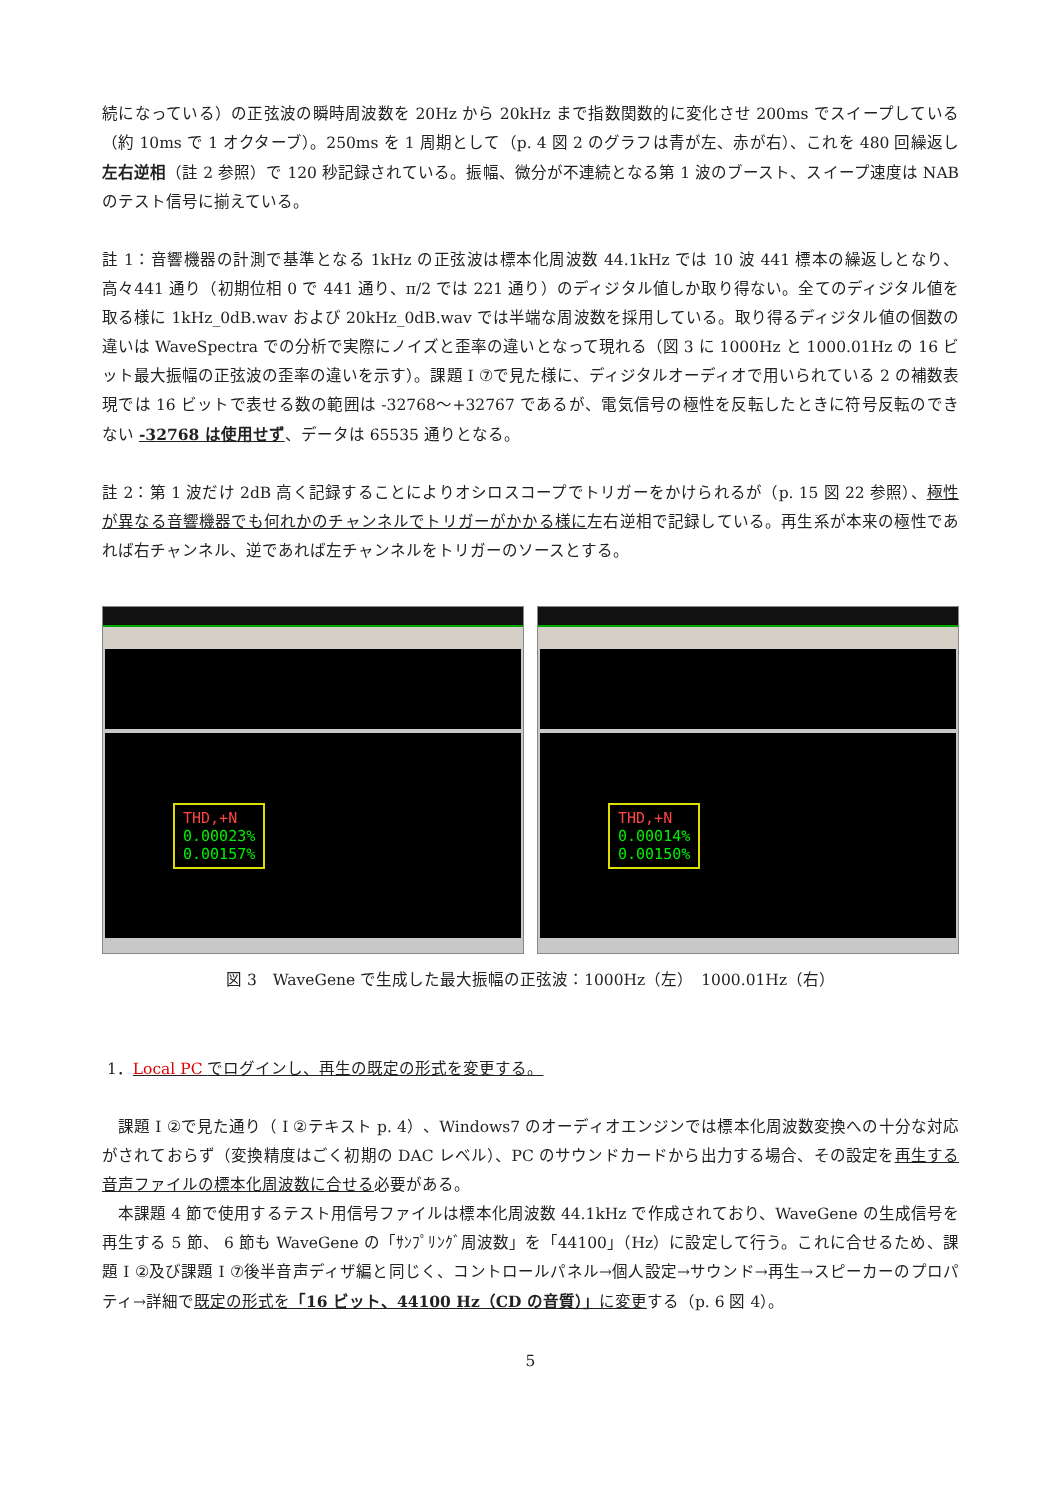続になっている）の正弦波の瞬時周波数を 20Hz から 20kHz まで指数関数的に変化させ 200ms でスイープしている（約 10ms で 1 オクターブ）。250ms を 1 周期として（p. 4 図 2 のグラフは青が左、赤が右）、これを 480 回繰返し左右逆相（註 2 参照）で 120 秒記録されている。振幅、微分が不連続となる第 1 波のブースト、スイープ速度は NAB のテスト信号に揃えている。
註 1：音響機器の計測で基準となる 1kHz の正弦波は標本化周波数 44.1kHz では 10 波 441 標本の繰返しとなり、高々441 通り（初期位相 0 で 441 通り、π/2 では 221 通り）のディジタル値しか取り得ない。全てのディジタル値を取る様に 1kHz_0dB.wav および 20kHz_0dB.wav では半端な周波数を採用している。取り得るディジタル値の個数の違いは WaveSpectra での分析で実際にノイズと歪率の違いとなって現れる（図 3 に 1000Hz と 1000.01Hz の 16 ビット最大振幅の正弦波の歪率の違いを示す）。課題 I ⑦で見た様に、ディジタルオーディオで用いられている 2 の補数表現では 16 ビットで表せる数の範囲は -32768〜+32767 であるが、電気信号の極性を反転したときに符号反転のできない -32768 は使用せず、データは 65535 通りとなる。
註 2：第 1 波だけ 2dB 高く記録することによりオシロスコープでトリガーをかけられるが（p. 15 図 22 参照）、極性が異なる音響機器でも何れかのチャンネルでトリガーがかかる様に左右逆相で記録している。再生系が本来の極性であれば右チャンネル、逆であれば左チャンネルをトリガーのソースとする。
THD,+N
0.00023%
0.00157%
THD,+N
0.00014%
0.00150%
図 3　WaveGene で生成した最大振幅の正弦波：1000Hz（左）　1000.01Hz（右）
1．Local PC でログインし、再生の既定の形式を変更する。
　課題 I ②で見た通り（ I ②テキスト p. 4）、Windows7 のオーディオエンジンでは標本化周波数変換への十分な対応がされておらず（変換精度はごく初期の DAC レベル）、PC のサウンドカードから出力する場合、その設定を再生する音声ファイルの標本化周波数に合せる必要がある。
　本課題 4 節で使用するテスト用信号ファイルは標本化周波数 44.1kHz で作成されており、WaveGene の生成信号を再生する 5 節、 6 節も WaveGene の「ｻﾝﾌﾟﾘﾝｸﾞ周波数」を「44100」（Hz）に設定して行う。これに合せるため、課題 I ②及び課題 I ⑦後半音声ディザ編と同じく、コントロールパネル→個人設定→サウンド→再生→スピーカーのプロパティ→詳細で既定の形式を「16 ビット、44100 Hz（CD の音質）」に変更する（p. 6 図 4）。
5